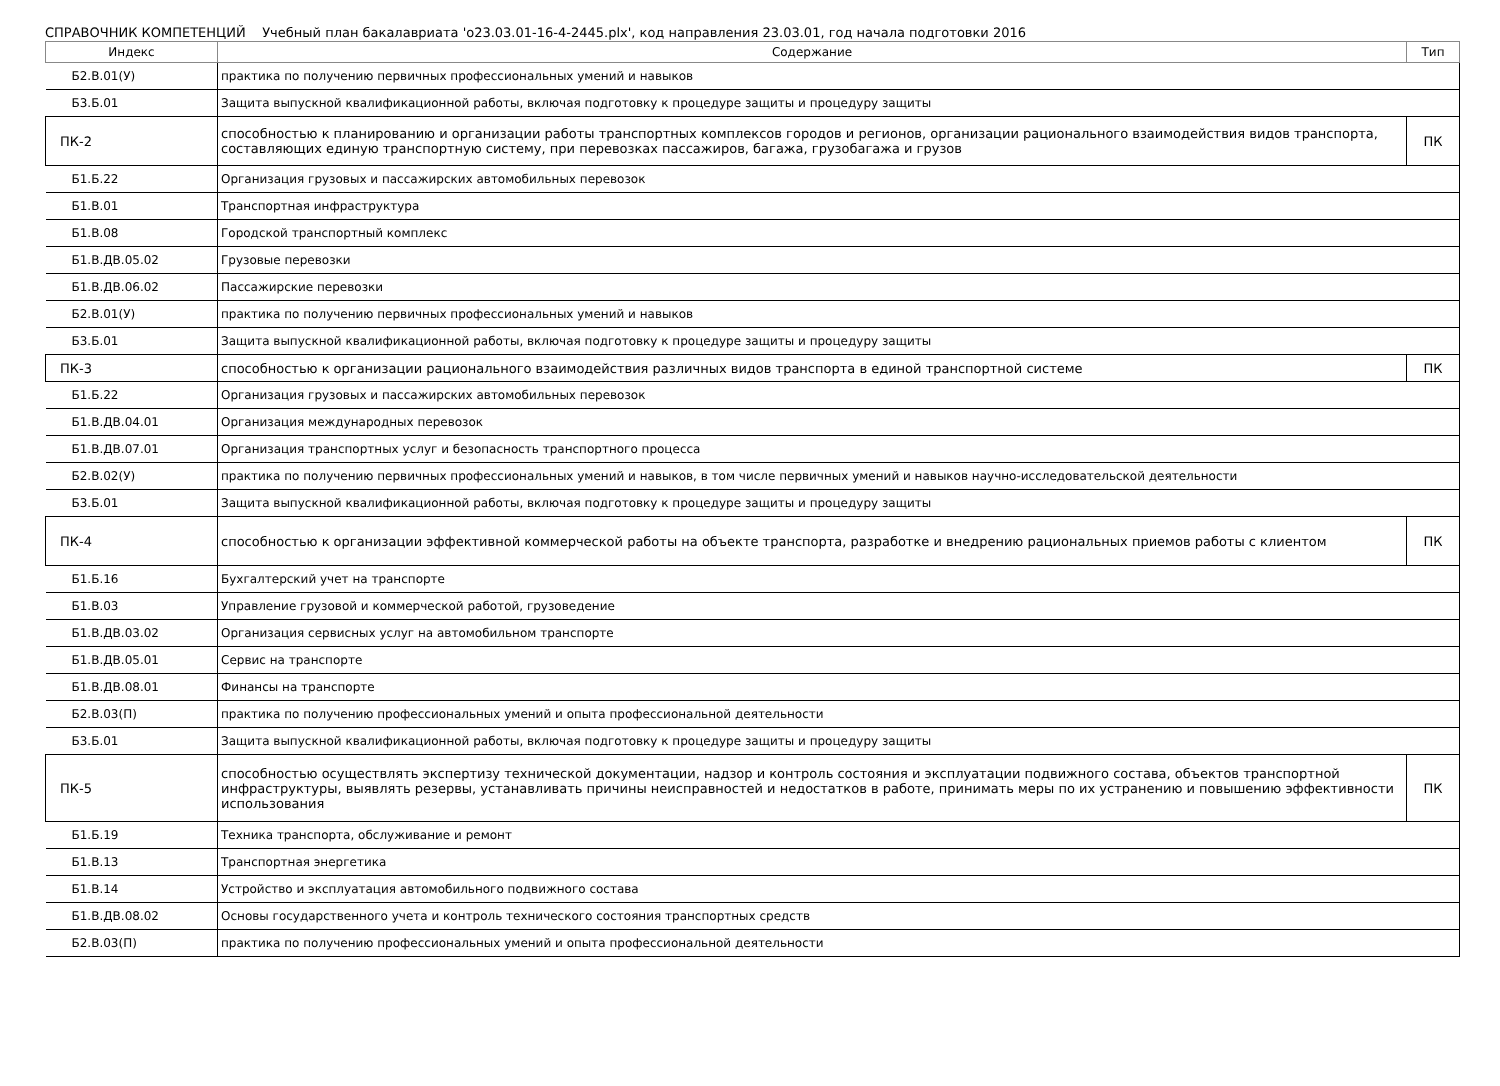СПРАВОЧНИК КОМПЕТЕНЦИЙ Учебный план бакалавриата 'o23.03.01-16-4-2445.plx', код направления 23.03.01, год начала подготовки 2016
| Индекс | Содержание | Тип |
| --- | --- | --- |
| Б2.В.01(У) | практика по получению первичных профессиональных умений и навыков | |
| Б3.Б.01 | Защита выпускной квалификационной работы, включая подготовку к процедуре защиты и процедуру защиты | |
| ПК-2 | способностью к планированию и организации работы транспортных комплексов городов и регионов, организации рационального взаимодействия видов транспорта, составляющих единую транспортную систему, при перевозках пассажиров, багажа, грузобагажа и грузов | ПК |
| Б1.Б.22 | Организация грузовых и пассажирских автомобильных перевозок | |
| Б1.В.01 | Транспортная инфраструктура | |
| Б1.В.08 | Городской транспортный комплекс | |
| Б1.В.ДВ.05.02 | Грузовые перевозки | |
| Б1.В.ДВ.06.02 | Пассажирские перевозки | |
| Б2.В.01(У) | практика по получению первичных профессиональных умений и навыков | |
| Б3.Б.01 | Защита выпускной квалификационной работы, включая подготовку к процедуре защиты и процедуру защиты | |
| ПК-3 | способностью к организации рационального взаимодействия различных видов транспорта в единой транспортной системе | ПК |
| Б1.Б.22 | Организация грузовых и пассажирских автомобильных перевозок | |
| Б1.В.ДВ.04.01 | Организация международных перевозок | |
| Б1.В.ДВ.07.01 | Организация транспортных услуг и безопасность транспортного процесса | |
| Б2.В.02(У) | практика по получению первичных профессиональных умений и навыков, в том числе первичных умений и навыков научно-исследовательской деятельности | |
| Б3.Б.01 | Защита выпускной квалификационной работы, включая подготовку к процедуре защиты и процедуру защиты | |
| ПК-4 | способностью к организации эффективной коммерческой работы на объекте транспорта, разработке и внедрению рациональных приемов работы с клиентом | ПК |
| Б1.Б.16 | Бухгалтерский учет на транспорте | |
| Б1.В.03 | Управление грузовой и коммерческой работой, грузоведение | |
| Б1.В.ДВ.03.02 | Организация сервисных услуг на автомобильном транспорте | |
| Б1.В.ДВ.05.01 | Сервис на транспорте | |
| Б1.В.ДВ.08.01 | Финансы на транспорте | |
| Б2.В.03(П) | практика по получению профессиональных умений и опыта профессиональной деятельности | |
| Б3.Б.01 | Защита выпускной квалификационной работы, включая подготовку к процедуре защиты и процедуру защиты | |
| ПК-5 | способностью осуществлять экспертизу технической документации, надзор и контроль состояния и эксплуатации подвижного состава, объектов транспортной инфраструктуры, выявлять резервы, устанавливать причины неисправностей и недостатков в работе, принимать меры по их устранению и повышению эффективности использования | ПК |
| Б1.Б.19 | Техника транспорта, обслуживание и ремонт | |
| Б1.В.13 | Транспортная энергетика | |
| Б1.В.14 | Устройство и эксплуатация автомобильного подвижного состава | |
| Б1.В.ДВ.08.02 | Основы государственного учета и контроль технического состояния транспортных средств | |
| Б2.В.03(П) | практика по получению профессиональных умений и опыта профессиональной деятельности | |